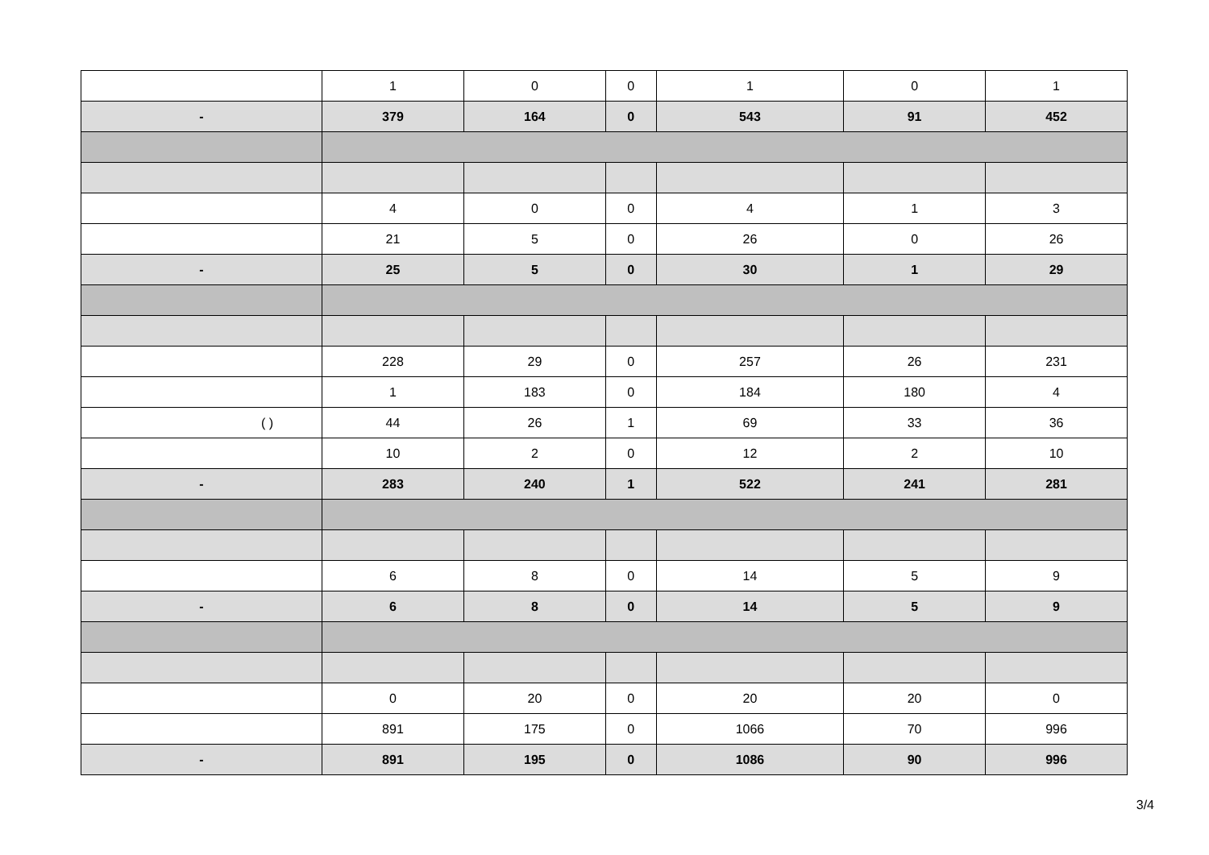| | 1 | 0 | 0 | 1 | 0 | 1 |
| - | 379 | 164 | 0 | 543 | 91 | 452 |
| | 4 | 0 | 0 | 4 | 1 | 3 |
| | 21 | 5 | 0 | 26 | 0 | 26 |
| - | 25 | 5 | 0 | 30 | 1 | 29 |
| | 228 | 29 | 0 | 257 | 26 | 231 |
| | 1 | 183 | 0 | 184 | 180 | 4 |
| ( ) | 44 | 26 | 1 | 69 | 33 | 36 |
| | 10 | 2 | 0 | 12 | 2 | 10 |
| - | 283 | 240 | 1 | 522 | 241 | 281 |
| | 6 | 8 | 0 | 14 | 5 | 9 |
| - | 6 | 8 | 0 | 14 | 5 | 9 |
| | 0 | 20 | 0 | 20 | 20 | 0 |
| | 891 | 175 | 0 | 1066 | 70 | 996 |
| - | 891 | 195 | 0 | 1086 | 90 | 996 |
3/4